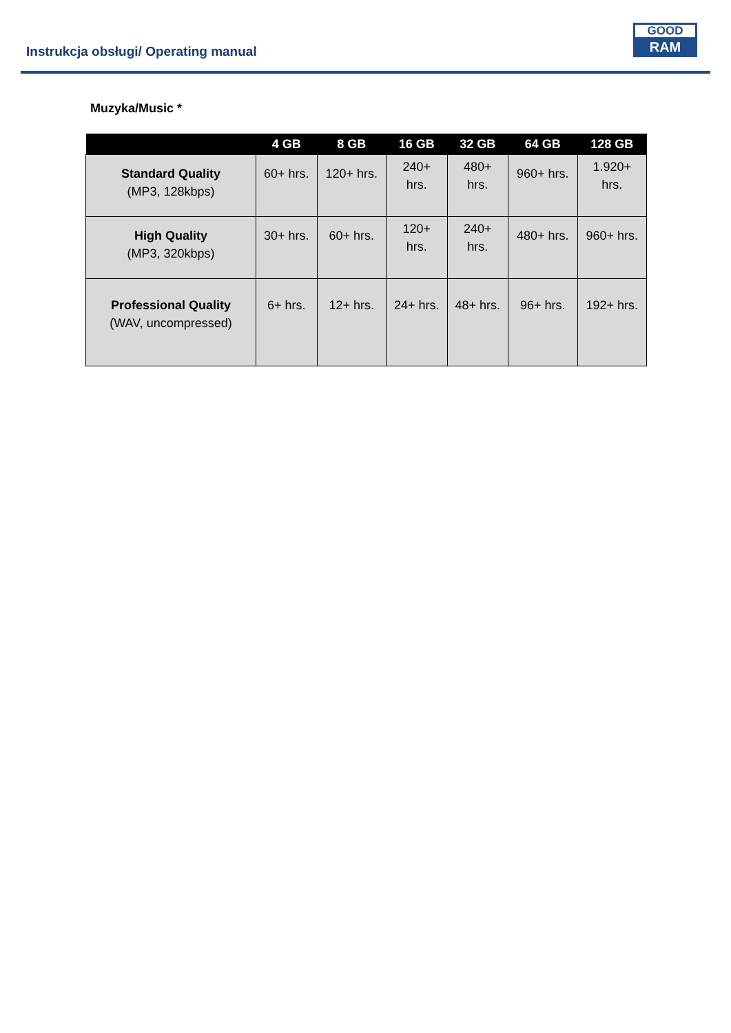Instrukcja obsługi/ Operating manual
GOOD
RAM
Muzyka/Music *
| | 4 GB | 8 GB | 16 GB | 32 GB | 64 GB | 128 GB |
| --- | --- | --- | --- | --- | --- | --- |
| Standard Quality (MP3, 128kbps) | 60+ hrs. | 120+ hrs. | 240+ hrs. | 480+ hrs. | 960+ hrs. | 1.920+ hrs. |
| High Quality (MP3, 320kbps) | 30+ hrs. | 60+ hrs. | 120+ hrs. | 240+ hrs. | 480+ hrs. | 960+ hrs. |
| Professional Quality (WAV, uncompressed) | 6+ hrs. | 12+ hrs. | 24+ hrs. | 48+ hrs. | 96+ hrs. | 192+ hrs. |